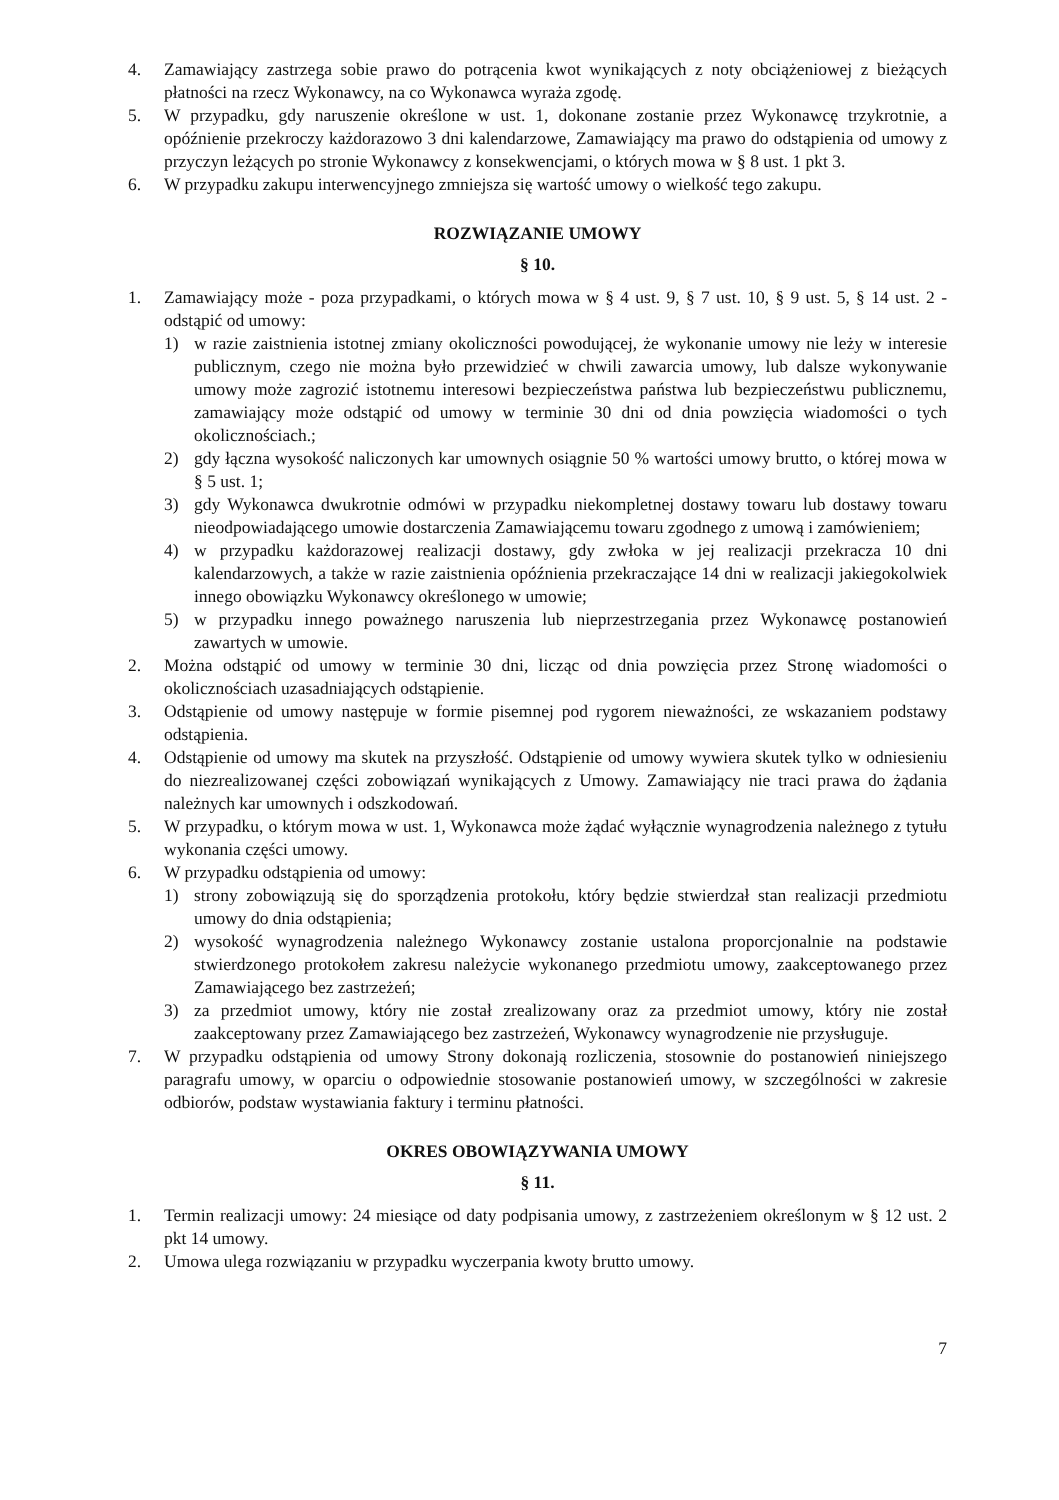4. Zamawiający zastrzega sobie prawo do potrącenia kwot wynikających z noty obciążeniowej z bieżących płatności na rzecz Wykonawcy, na co Wykonawca wyraża zgodę.
5. W przypadku, gdy naruszenie określone w ust. 1, dokonane zostanie przez Wykonawcę trzykrotnie, a opóźnienie przekroczy każdorazowo 3 dni kalendarzowe, Zamawiający ma prawo do odstąpienia od umowy z przyczyn leżących po stronie Wykonawcy z konsekwencjami, o których mowa w § 8 ust. 1 pkt 3.
6. W przypadku zakupu interwencyjnego zmniejsza się wartość umowy o wielkość tego zakupu.
ROZWIĄZANIE UMOWY
§ 10.
1. Zamawiający może - poza przypadkami, o których mowa w § 4 ust. 9, § 7 ust. 10, § 9 ust. 5, § 14 ust. 2 - odstąpić od umowy:
1) w razie zaistnienia istotnej zmiany okoliczności powodującej, że wykonanie umowy nie leży w interesie publicznym, czego nie można było przewidzieć w chwili zawarcia umowy, lub dalsze wykonywanie umowy może zagrozić istotnemu interesowi bezpieczeństwa państwa lub bezpieczeństwu publicznemu, zamawiający może odstąpić od umowy w terminie 30 dni od dnia powzięcia wiadomości o tych okolicznościach.;
2) gdy łączna wysokość naliczonych kar umownych osiągnie 50 % wartości umowy brutto, o której mowa w § 5 ust. 1;
3) gdy Wykonawca dwukrotnie odmówi w przypadku niekompletnej dostawy towaru lub dostawy towaru nieodpowiadającego umowie dostarczenia Zamawiającemu towaru zgodnego z umową i zamówieniem;
4) w przypadku każdorazowej realizacji dostawy, gdy zwłoka w jej realizacji przekracza 10 dni kalendarzowych, a także w razie zaistnienia opóźnienia przekraczające 14 dni w realizacji jakiegokolwiek innego obowiązku Wykonawcy określonego w umowie;
5) w przypadku innego poważnego naruszenia lub nieprzestrzegania przez Wykonawcę postanowień zawartych w umowie.
2. Można odstąpić od umowy w terminie 30 dni, licząc od dnia powzięcia przez Stronę wiadomości o okolicznościach uzasadniających odstąpienie.
3. Odstąpienie od umowy następuje w formie pisemnej pod rygorem nieważności, ze wskazaniem podstawy odstąpienia.
4. Odstąpienie od umowy ma skutek na przyszłość. Odstąpienie od umowy wywiera skutek tylko w odniesieniu do niezrealizowanej części zobowiązań wynikających z Umowy. Zamawiający nie traci prawa do żądania należnych kar umownych i odszkodowań.
5. W przypadku, o którym mowa w ust. 1, Wykonawca może żądać wyłącznie wynagrodzenia należnego z tytułu wykonania części umowy.
6. W przypadku odstąpienia od umowy:
1) strony zobowiązują się do sporządzenia protokołu, który będzie stwierdzał stan realizacji przedmiotu umowy do dnia odstąpienia;
2) wysokość wynagrodzenia należnego Wykonawcy zostanie ustalona proporcjonalnie na podstawie stwierdzonego protokołem zakresu należycie wykonanego przedmiotu umowy, zaakceptowanego przez Zamawiającego bez zastrzeżeń;
3) za przedmiot umowy, który nie został zrealizowany oraz za przedmiot umowy, który nie został zaakceptowany przez Zamawiającego bez zastrzeżeń, Wykonawcy wynagrodzenie nie przysługuje.
7. W przypadku odstąpienia od umowy Strony dokonają rozliczenia, stosownie do postanowień niniejszego paragrafu umowy, w oparciu o odpowiednie stosowanie postanowień umowy, w szczególności w zakresie odbiorów, podstaw wystawiania faktury i terminu płatności.
OKRES OBOWIĄZYWANIA UMOWY
§ 11.
1. Termin realizacji umowy: 24 miesiące od daty podpisania umowy, z zastrzeżeniem określonym w § 12 ust. 2 pkt 14 umowy.
2. Umowa ulega rozwiązaniu w przypadku wyczerpania kwoty brutto umowy.
7